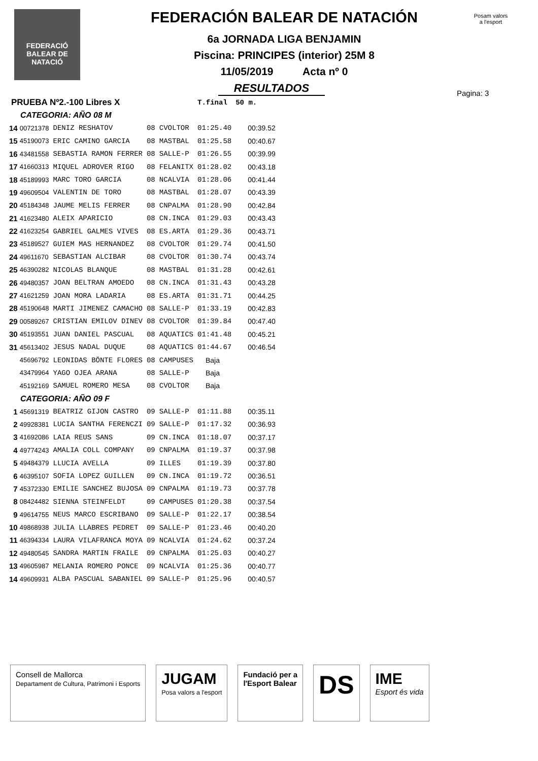FEDERACIÓ
BALEAR DE
NATACIÓ
Posam valors a l'esport
FEDERACIÓN BALEAR DE NATACIÓN
6a JORNADA LIGA BENJAMIN
Piscina: PRINCIPES (interior) 25M 8
11/05/2019 Acta nº 0
Pagina: 3
RESULTADOS
| PRUEBA Nº2.-100 Libres X | | | | | T.final | 50 m. |
| CATEGORIA: AÑO 08 M | | | | | | |
| 14 | 00721378 | DENIZ RESHATOV | 08 | CVOLTOR | 01:25.40 | 00:39.52 |
| 15 | 45190073 | ERIC CAMINO GARCIA | 08 | MASTBAL | 01:25.58 | 00:40.67 |
| 16 | 43481558 | SEBASTIA RAMON FERRER | 08 | SALLE-P | 01:26.55 | 00:39.99 |
| 17 | 41660313 | MIQUEL ADROVER RIGO | 08 | FELANITX | 01:28.02 | 00:43.18 |
| 18 | 45189993 | MARC TORO GARCIA | 08 | NCALVIA | 01:28.06 | 00:41.44 |
| 19 | 49609504 | VALENTIN DE TORO | 08 | MASTBAL | 01:28.07 | 00:43.39 |
| 20 | 45184348 | JAUME MELIS FERRER | 08 | CNPALMA | 01:28.90 | 00:42.84 |
| 21 | 41623480 | ALEIX APARICIO | 08 | CN.INCA | 01:29.03 | 00:43.43 |
| 22 | 41623254 | GABRIEL GALMES VIVES | 08 | ES.ARTA | 01:29.36 | 00:43.71 |
| 23 | 45189527 | GUIEM MAS HERNANDEZ | 08 | CVOLTOR | 01:29.74 | 00:41.50 |
| 24 | 49611670 | SEBASTIAN ALCIBAR | 08 | CVOLTOR | 01:30.74 | 00:43.74 |
| 25 | 46390282 | NICOLAS BLANQUE | 08 | MASTBAL | 01:31.28 | 00:42.61 |
| 26 | 49480357 | JOAN BELTRAN AMOEDO | 08 | CN.INCA | 01:31.43 | 00:43.28 |
| 27 | 41621259 | JOAN MORA LADARIA | 08 | ES.ARTA | 01:31.71 | 00:44.25 |
| 28 | 45190648 | MARTI JIMENEZ CAMACHO | 08 | SALLE-P | 01:33.19 | 00:42.83 |
| 29 | 00589267 | CRISTIAN EMILOV DINEV | 08 | CVOLTOR | 01:39.84 | 00:47.40 |
| 30 | 45193551 | JUAN DANIEL PASCUAL | 08 | AQUATICS | 01:41.48 | 00:45.21 |
| 31 | 45613402 | JESUS NADAL DUQUE | 08 | AQUATICS | 01:44.67 | 00:46.54 |
| | 45696792 | LEONIDAS BÖNTE FLORES | 08 | CAMPUSES | Baja | |
| | 43479964 | YAGO OJEA ARANA | 08 | SALLE-P | Baja | |
| | 45192169 | SAMUEL ROMERO MESA | 08 | CVOLTOR | Baja | |
| CATEGORIA: AÑO 09 F | | | | | | |
| 1 | 45691319 | BEATRIZ GIJON CASTRO | 09 | SALLE-P | 01:11.88 | 00:35.11 |
| 2 | 49928381 | LUCIA SANTHA FERENCZI | 09 | SALLE-P | 01:17.32 | 00:36.93 |
| 3 | 41692086 | LAIA REUS SANS | 09 | CN.INCA | 01:18.07 | 00:37.17 |
| 4 | 49774243 | AMALIA COLL COMPANY | 09 | CNPALMA | 01:19.37 | 00:37.98 |
| 5 | 49484379 | LLUCIA AVELLA | 09 | ILLES | 01:19.39 | 00:37.80 |
| 6 | 46395107 | SOFIA LOPEZ GUILLEN | 09 | CN.INCA | 01:19.72 | 00:36.51 |
| 7 | 45372330 | EMILIE SANCHEZ BUJOSA | 09 | CNPALMA | 01:19.73 | 00:37.78 |
| 8 | 08424482 | SIENNA STEINFELDT | 09 | CAMPUSES | 01:20.38 | 00:37.54 |
| 9 | 49614755 | NEUS MARCO ESCRIBANO | 09 | SALLE-P | 01:22.17 | 00:38.54 |
| 10 | 49868938 | JULIA LLABRES PEDRET | 09 | SALLE-P | 01:23.46 | 00:40.20 |
| 11 | 46394334 | LAURA VILAFRANCA MOYA | 09 | NCALVIA | 01:24.62 | 00:37.24 |
| 12 | 49480545 | SANDRA MARTIN FRAILE | 09 | CNPALMA | 01:25.03 | 00:40.27 |
| 13 | 49605987 | MELANIA ROMERO PONCE | 09 | NCALVIA | 01:25.36 | 00:40.77 |
| 14 | 49609931 | ALBA PASCUAL SABANIEL | 09 | SALLE-P | 01:25.96 | 00:40.57 |
Consell de Mallorca
Departament de Cultura, Patrimoni i Esports
JUGAM
Posa valors a l'esport
Fundació per a
l'Esport Balear
DS
IME
Esport és vida